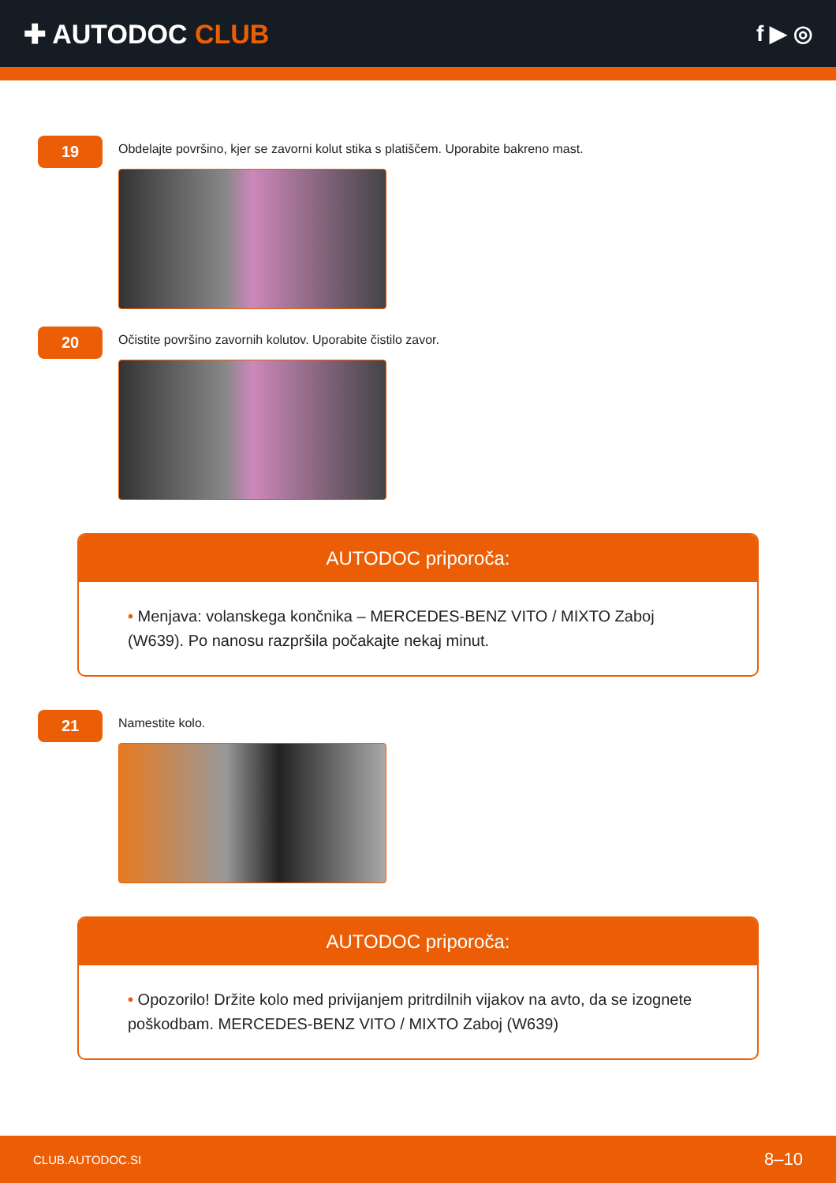✚ AUTODOC CLUB
f ▶ ◎
19
Obdelajte površino, kjer se zavorni kolut stika s platiščem. Uporabite bakreno mast.
20
Očistite površino zavornih kolutov. Uporabite čistilo zavor.
AUTODOC priporoča:
• Menjava: volanskega končnika – MERCEDES-BENZ VITO / MIXTO Zaboj (W639). Po nanosu razpršila počakajte nekaj minut.
21
Namestite kolo.
AUTODOC priporoča:
• Opozorilo! Držite kolo med privijanjem pritrdilnih vijakov na avto, da se izognete poškodbam. MERCEDES-BENZ VITO / MIXTO Zaboj (W639)
CLUB.AUTODOC.SI 8–10